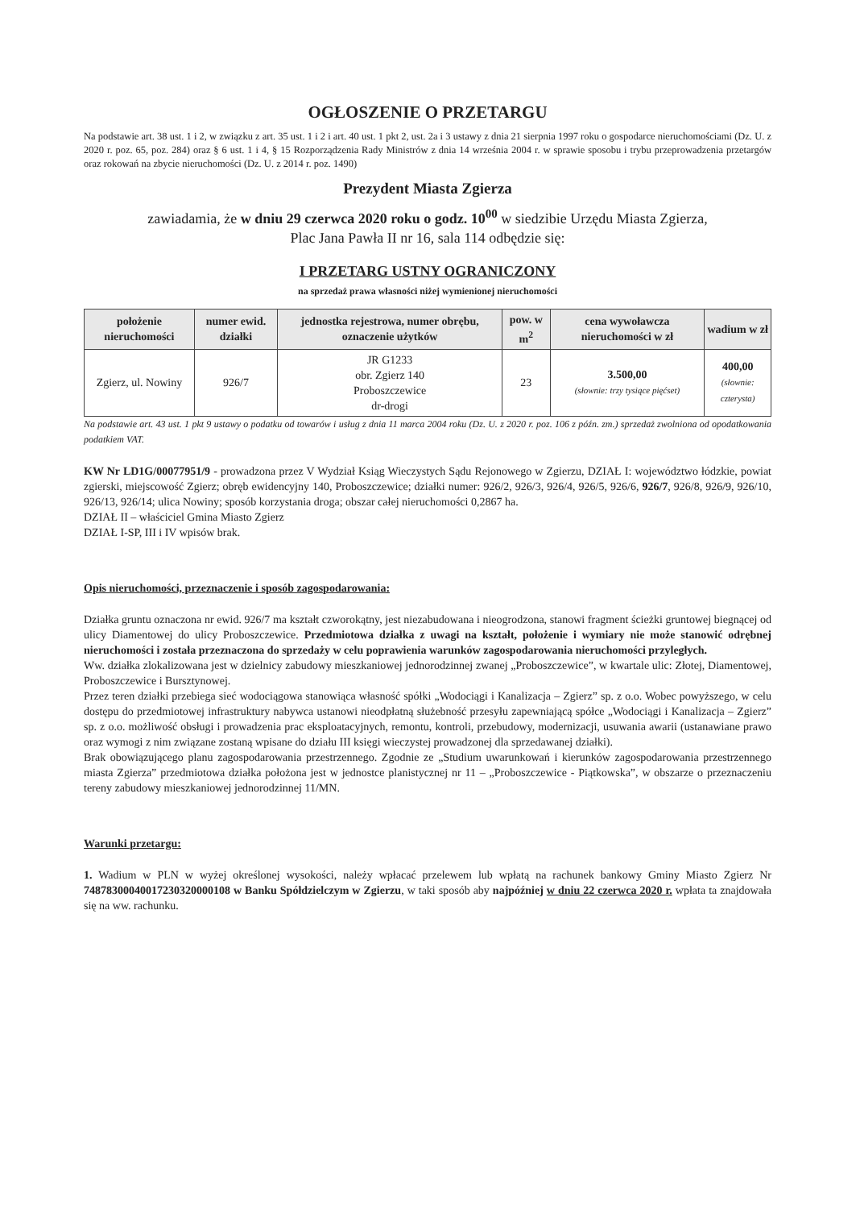OGŁOSZENIE O PRZETARGU
Na podstawie art. 38 ust. 1 i 2, w związku z art. 35 ust. 1 i 2 i art. 40 ust. 1 pkt 2, ust. 2a i 3 ustawy z dnia 21 sierpnia 1997 roku o gospodarce nieruchomościami (Dz. U. z 2020 r. poz. 65, poz. 284) oraz § 6 ust. 1 i 4, § 15 Rozporządzenia Rady Ministrów z dnia 14 września 2004 r. w sprawie sposobu i trybu przeprowadzenia przetargów oraz rokowań na zbycie nieruchomości (Dz. U. z 2014 r. poz. 1490)
Prezydent Miasta Zgierza
zawiadamia, że w dniu 29 czerwca 2020 roku o godz. 10<sup>00</sup> w siedzibie Urzędu Miasta Zgierza,
Plac Jana Pawła II nr 16, sala 114 odbędzie się:
I PRZETARG USTNY OGRANICZONY
na sprzedaż prawa własności niżej wymienionej nieruchomości
| położenie nieruchomości | numer ewid. działki | jednostka rejestrowa, numer obrębu, oznaczenie użytków | pow. w m<sup>2</sup> | cena wywoławcza nieruchomości w zł | wadium w zł |
| --- | --- | --- | --- | --- | --- |
| Zgierz, ul. Nowiny | 926/7 | JR G1233 obr. Zgierz 140 Proboszczewice dr-drogi | 23 | 3.500,00 (słownie: trzy tysiące pięćset) | 400,00 (słownie: czterysta) |
Na podstawie art. 43 ust. 1 pkt 9 ustawy o podatku od towarów i usług z dnia 11 marca 2004 roku (Dz. U. z 2020 r. poz. 106 z późn. zm.) sprzedaż zwolniona od opodatkowania podatkiem VAT.
KW Nr LD1G/00077951/9 - prowadzona przez V Wydział Ksiąg Wieczystych Sądu Rejonowego w Zgierzu, DZIAŁ I: województwo łódzkie, powiat zgierski, miejscowość Zgierz; obręb ewidencyjny 140, Proboszczewice; działki numer: 926/2, 926/3, 926/4, 926/5, 926/6, 926/7, 926/8, 926/9, 926/10, 926/13, 926/14; ulica Nowiny; sposób korzystania droga; obszar całej nieruchomości 0,2867 ha.
DZIAŁ II – właściciel Gmina Miasto Zgierz
DZIAŁ I-SP, III i IV wpisów brak.
Opis nieruchomości, przeznaczenie i sposób zagospodarowania:
Działka gruntu oznaczona nr ewid. 926/7 ma kształt czworokątny, jest niezabudowana i nieogrodzona, stanowi fragment ścieżki gruntowej biegnącej od ulicy Diamentowej do ulicy Proboszczewice. Przedmiotowa działka z uwagi na kształt, położenie i wymiary nie może stanowić odrębnej nieruchomości i została przeznaczona do sprzedaży w celu poprawienia warunków zagospodarowania nieruchomości przyległych.
Ww. działka zlokalizowana jest w dzielnicy zabudowy mieszkaniowej jednorodzinnej zwanej „Proboszczewice”, w kwartale ulic: Złotej, Diamentowej, Proboszczewice i Bursztynowej.
Przez teren działki przebiega sieć wodociągowa stanowiąca własność spółki „Wodociągi i Kanalizacja – Zgierz” sp. z o.o. Wobec powyższego, w celu dostępu do przedmiotowej infrastruktury nabywca ustanowi nieodpłatną służebność przesyłu zapewniającą spółce „Wodociągi i Kanalizacja – Zgierz” sp. z o.o. możliwość obsługi i prowadzenia prac eksploatacyjnych, remontu, kontroli, przebudowy, modernizacji, usuwania awarii (ustanawiane prawo oraz wymogi z nim związane zostaną wpisane do działu III księgi wieczystej prowadzonej dla sprzedawanej działki).
Brak obowiązującego planu zagospodarowania przestrzennego. Zgodnie ze „Studium uwarunkowań i kierunków zagospodarowania przestrzennego miasta Zgierza” przedmiotowa działka położona jest w jednostce planistycznej nr 11 – „Proboszczewice - Piątkowska”, w obszarze o przeznaczeniu tereny zabudowy mieszkaniowej jednorodzinnej 11/MN.
Warunki przetargu:
1. Wadium w PLN w wyżej określonej wysokości, należy wpłacać przelewem lub wpłatą na rachunek bankowy Gminy Miasto Zgierz Nr 74878300040017230320000108 w Banku Spółdzielczym w Zgierzu, w taki sposób aby najpóźniej w dniu 22 czerwca 2020 r. wpłata ta znajdowała się na ww. rachunku.